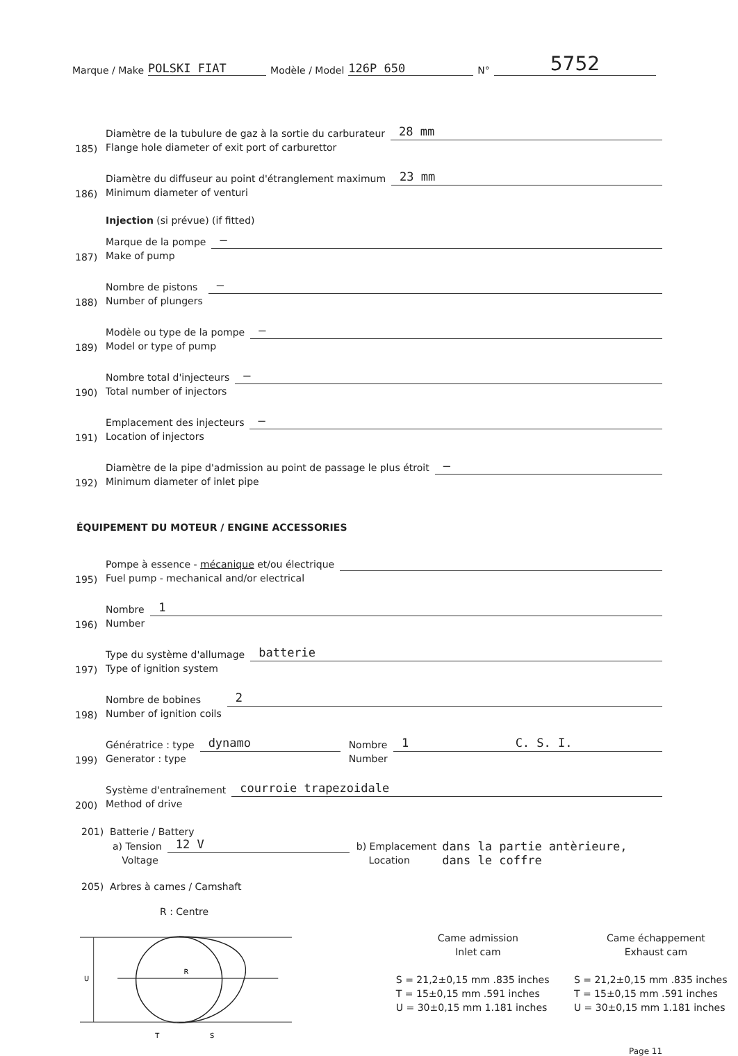Marque / Make POLSKI FIAT Modèle / Model 126P 650 N° 5752
185) Diamètre de la tubulure de gaz à la sortie du carburateur
Flange hole diameter of exit port of carburettor 28 mm
186) Diamètre du diffuseur au point d'étranglement maximum
Minimum diameter of venturi 23 mm
Injection (si prévue) (if fitted)
187) Marque de la pompe
Make of pump —
188) Nombre de pistons
Number of plungers —
189) Modèle ou type de la pompe
Model or type of pump —
190) Nombre total d'injecteurs
Total number of injectors —
191) Emplacement des injecteurs
Location of injectors —
192) Diamètre de la pipe d'admission au point de passage le plus étroit
Minimum diameter of inlet pipe —
ÉQUIPEMENT DU MOTEUR / ENGINE ACCESSORIES
195) Pompe à essence - mécanique et/ou électrique
Fuel pump - mechanical and/or electrical
196) Nombre
Number 1
197) Type du système d'allumage
Type of ignition system batterie
198) Nombre de bobines
Number of ignition coils 2
199) Génératrice : type
Generator : type dynamo Nombre
Number 1 C. S. I.
200) Système d'entraînement
Method of drive courroie trapezoidale
201) Batterie / Battery
a) Tension
Voltage 12 V b) Emplacement
Location dans la partie antèrieure,
dans le coffre
205) Arbres à cames / Camshaft
R : Centre
R
T
S
U
Came admission
Inlet cam
S = 21,2±0,15 mm .835 inches
T = 15±0,15 mm .591 inches
U = 30±0,15 mm 1.181 inches
Came échappement
Exhaust cam
S = 21,2±0,15 mm .835 inches
T = 15±0,15 mm .591 inches
U = 30±0,15 mm 1.181 inches
Page 11